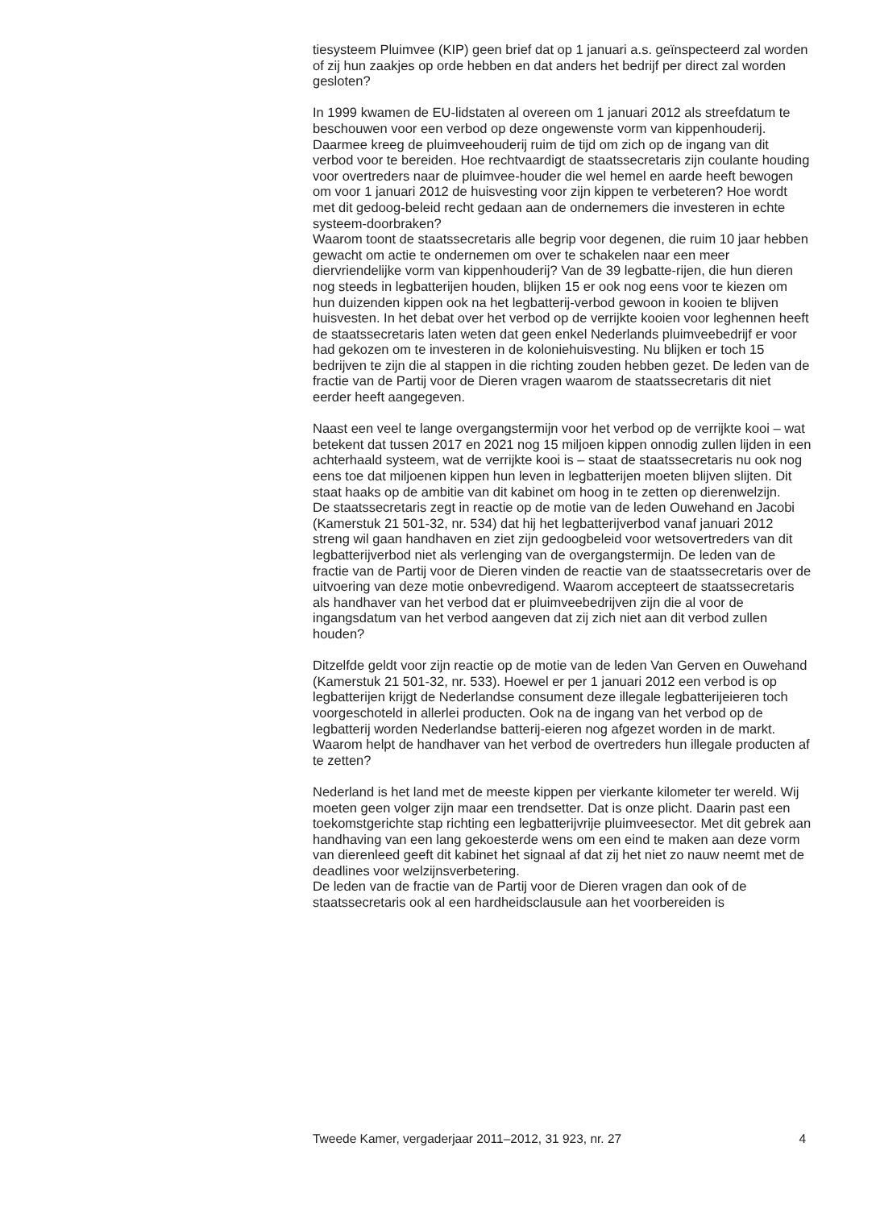tiesysteem Pluimvee (KIP) geen brief dat op 1 januari a.s. geïnspecteerd zal worden of zij hun zaakjes op orde hebben en dat anders het bedrijf per direct zal worden gesloten?
In 1999 kwamen de EU-lidstaten al overeen om 1 januari 2012 als streefdatum te beschouwen voor een verbod op deze ongewenste vorm van kippenhouderij. Daarmee kreeg de pluimveehouderij ruim de tijd om zich op de ingang van dit verbod voor te bereiden. Hoe rechtvaardigt de staatssecretaris zijn coulante houding voor overtreders naar de pluimvee-houder die wel hemel en aarde heeft bewogen om voor 1 januari 2012 de huisvesting voor zijn kippen te verbeteren? Hoe wordt met dit gedoog-beleid recht gedaan aan de ondernemers die investeren in echte systeem-doorbraken?
Waarom toont de staatssecretaris alle begrip voor degenen, die ruim 10 jaar hebben gewacht om actie te ondernemen om over te schakelen naar een meer diervriendelijke vorm van kippenhouderij? Van de 39 legbatte-rijen, die hun dieren nog steeds in legbatterijen houden, blijken 15 er ook nog eens voor te kiezen om hun duizenden kippen ook na het legbatterij-verbod gewoon in kooien te blijven huisvesten. In het debat over het verbod op de verrijkte kooien voor leghennen heeft de staatssecretaris laten weten dat geen enkel Nederlands pluimveebedrijf er voor had gekozen om te investeren in de koloniehuisvesting. Nu blijken er toch 15 bedrijven te zijn die al stappen in die richting zouden hebben gezet. De leden van de fractie van de Partij voor de Dieren vragen waarom de staatssecretaris dit niet eerder heeft aangegeven.
Naast een veel te lange overgangstermijn voor het verbod op de verrijkte kooi – wat betekent dat tussen 2017 en 2021 nog 15 miljoen kippen onnodig zullen lijden in een achterhaald systeem, wat de verrijkte kooi is – staat de staatssecretaris nu ook nog eens toe dat miljoenen kippen hun leven in legbatterijen moeten blijven slijten. Dit staat haaks op de ambitie van dit kabinet om hoog in te zetten op dierenwelzijn.
De staatssecretaris zegt in reactie op de motie van de leden Ouwehand en Jacobi (Kamerstuk 21 501-32, nr. 534) dat hij het legbatterijverbod vanaf januari 2012 streng wil gaan handhaven en ziet zijn gedoogbeleid voor wetsovertreders van dit legbatterijverbod niet als verlenging van de overgangstermijn. De leden van de fractie van de Partij voor de Dieren vinden de reactie van de staatssecretaris over de uitvoering van deze motie onbevredigend. Waarom accepteert de staatssecretaris als handhaver van het verbod dat er pluimveebedrijven zijn die al voor de ingangsdatum van het verbod aangeven dat zij zich niet aan dit verbod zullen houden?
Ditzelfde geldt voor zijn reactie op de motie van de leden Van Gerven en Ouwehand (Kamerstuk 21 501-32, nr. 533). Hoewel er per 1 januari 2012 een verbod is op legbatterijen krijgt de Nederlandse consument deze illegale legbatterijeieren toch voorgeschoteld in allerlei producten. Ook na de ingang van het verbod op de legbatterij worden Nederlandse batterij-eieren nog afgezet worden in de markt. Waarom helpt de handhaver van het verbod de overtreders hun illegale producten af te zetten?
Nederland is het land met de meeste kippen per vierkante kilometer ter wereld. Wij moeten geen volger zijn maar een trendsetter. Dat is onze plicht. Daarin past een toekomstgerichte stap richting een legbatterijvrije pluimveesector. Met dit gebrek aan handhaving van een lang gekoesterde wens om een eind te maken aan deze vorm van dierenleed geeft dit kabinet het signaal af dat zij het niet zo nauw neemt met de deadlines voor welzijnsverbetering.
De leden van de fractie van de Partij voor de Dieren vragen dan ook of de staatssecretaris ook al een hardheidsclausule aan het voorbereiden is
Tweede Kamer, vergaderjaar 2011–2012, 31 923, nr. 27 4